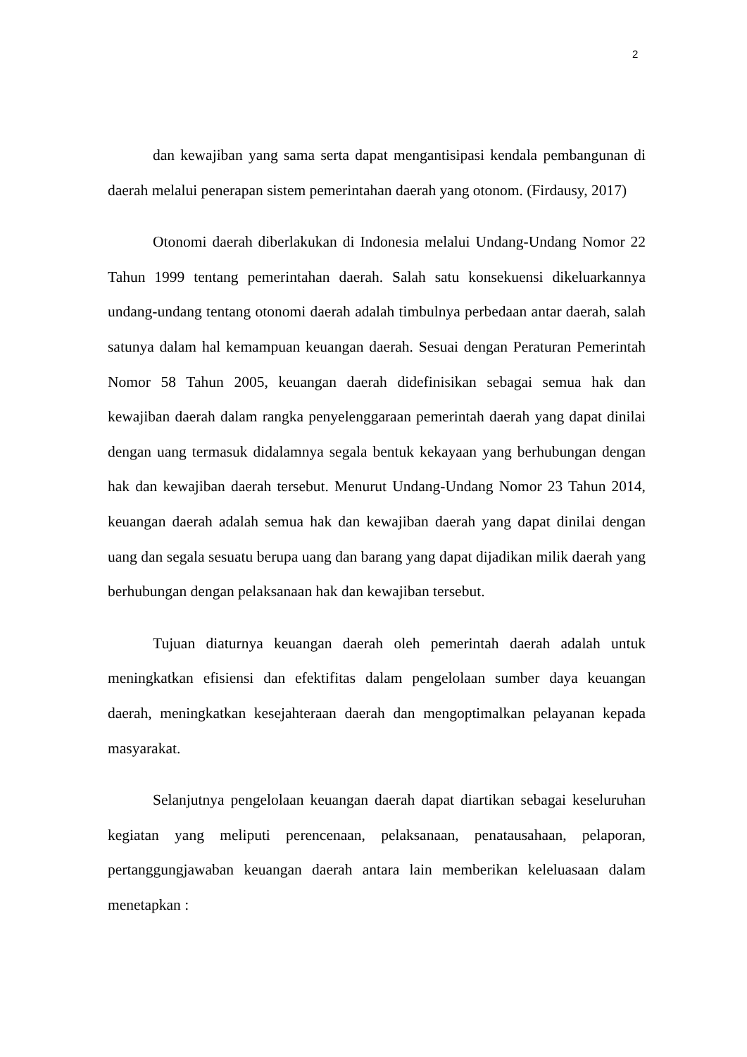2
dan kewajiban yang sama serta dapat mengantisipasi kendala pembangunan di daerah melalui penerapan sistem pemerintahan daerah yang otonom. (Firdausy, 2017)
Otonomi daerah diberlakukan di Indonesia melalui Undang-Undang Nomor 22 Tahun 1999 tentang pemerintahan daerah. Salah satu konsekuensi dikeluarkannya undang-undang tentang otonomi daerah adalah timbulnya perbedaan antar daerah, salah satunya dalam hal kemampuan keuangan daerah. Sesuai dengan Peraturan Pemerintah Nomor 58 Tahun 2005, keuangan daerah didefinisikan sebagai semua hak dan kewajiban daerah dalam rangka penyelenggaraan pemerintah daerah yang dapat dinilai dengan uang termasuk didalamnya segala bentuk kekayaan yang berhubungan dengan hak dan kewajiban daerah tersebut. Menurut Undang-Undang Nomor 23 Tahun 2014, keuangan daerah adalah semua hak dan kewajiban daerah yang dapat dinilai dengan uang dan segala sesuatu berupa uang dan barang yang dapat dijadikan milik daerah yang berhubungan dengan pelaksanaan hak dan kewajiban tersebut.
Tujuan diaturnya keuangan daerah oleh pemerintah daerah adalah untuk meningkatkan efisiensi dan efektifitas dalam pengelolaan sumber daya keuangan daerah, meningkatkan kesejahteraan daerah dan mengoptimalkan pelayanan kepada masyarakat.
Selanjutnya pengelolaan keuangan daerah dapat diartikan sebagai keseluruhan kegiatan yang meliputi perencenaan, pelaksanaan, penatausahaan, pelaporan, pertanggungjawaban keuangan daerah antara lain memberikan keleluasaan dalam menetapkan :